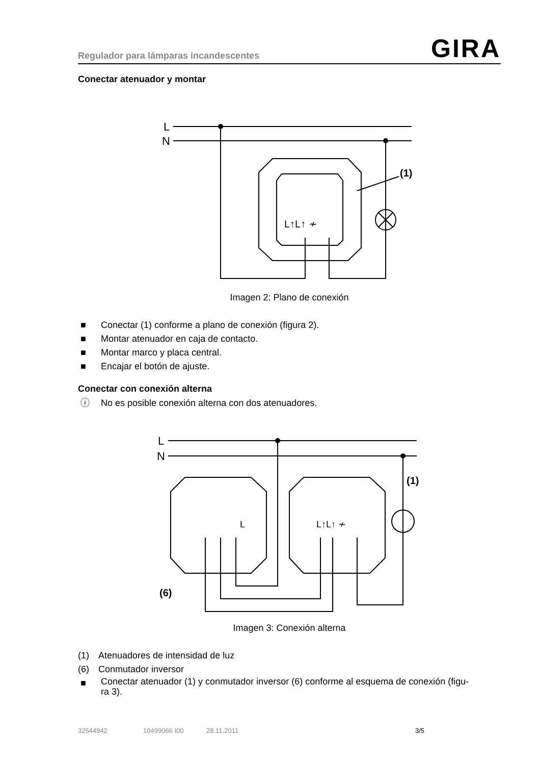Regulador para lámparas incandescentes GIRA
Conectar atenuador y montar
L
N
(1)
L↑L↑ ≁
Imagen 2: Plano de conexión
■ Conectar (1) conforme a plano de conexión (figura 2).
■ Montar atenuador en caja de contacto.
■ Montar marco y placa central.
■ Encajar el botón de ajuste.
Conectar con conexión alterna
ⓘ No es posible conexión alterna con dos atenuadores.
L
N
(1)
(6)
L↑L↑ ≁
L
Imagen 3: Conexión alterna
(1) Atenuadores de intensidad de luz
(6) Conmutador inversor
■ Conectar atenuador (1) y conmutador inversor (6) conforme al esquema de conexión (figu-
ra 3).
32544942 10499066 I00 28.11.2011 3/5